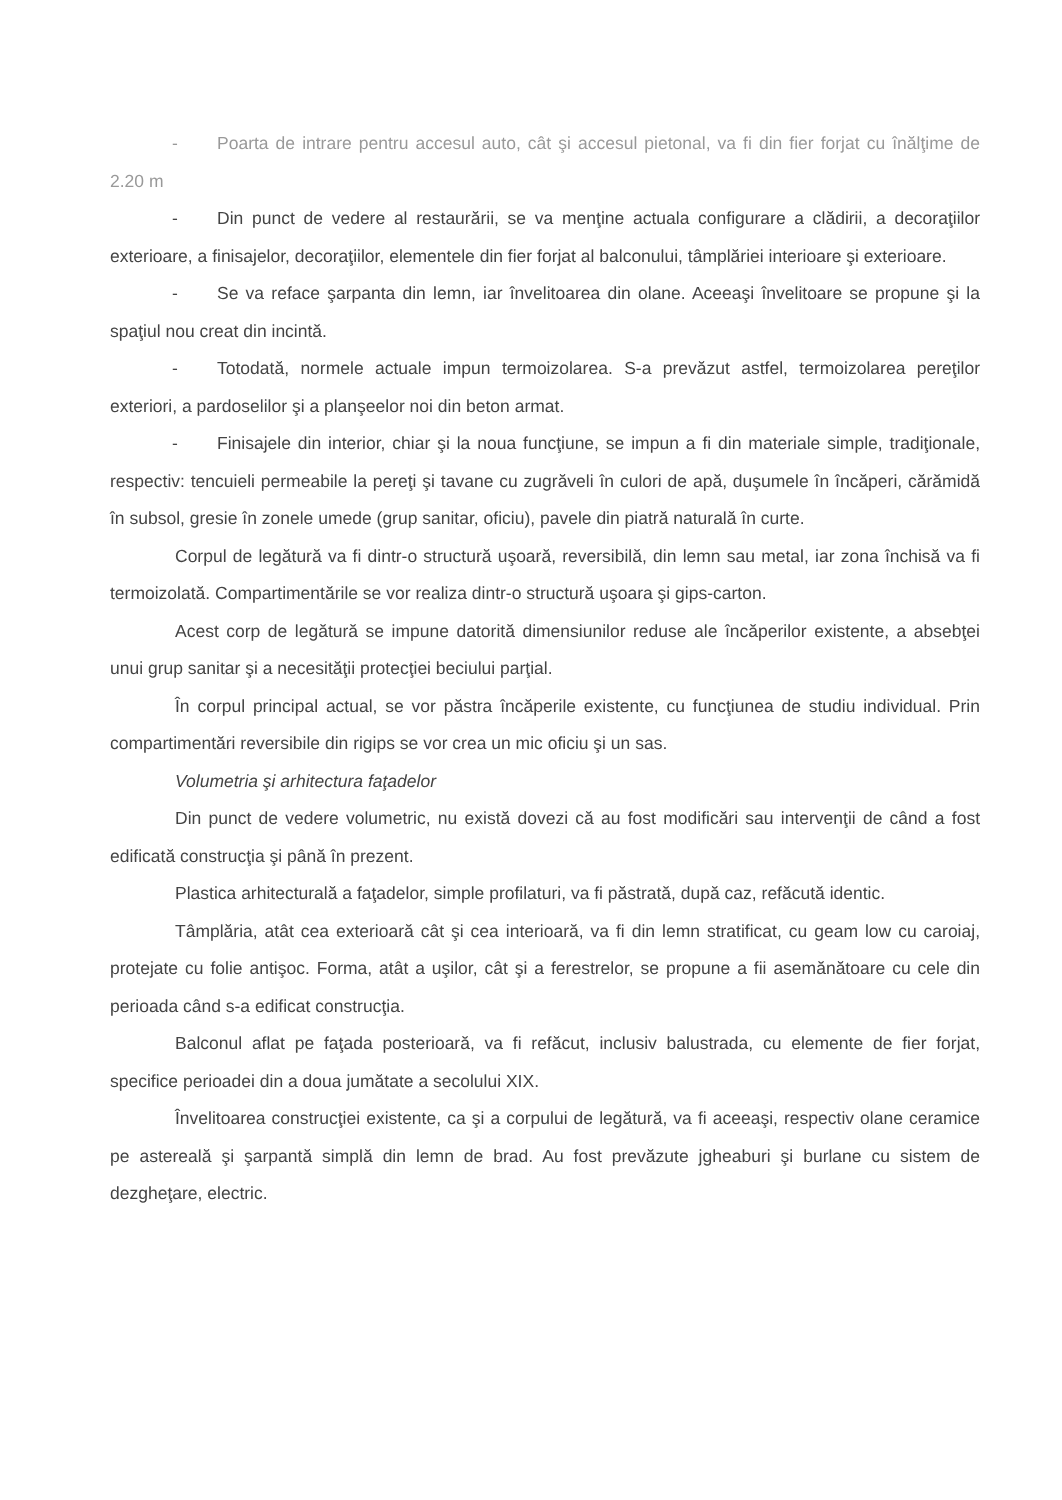- Poarta de intrare pentru accesul auto, cât şi accesul pietonal, va fi din fier forjat cu înălţime de 2.20 m
- Din punct de vedere al restaurării, se va menţine actuala configurare a clădirii, a decoraţiilor exterioare, a finisajelor, decoraţiilor, elementele din fier forjat al balconului, tâmplăriei interioare şi exterioare.
- Se va reface şarpanta din lemn, iar învelitoarea din olane. Aceeaşi învelitoare se propune şi la spaţiul nou creat din incintă.
- Totodată, normele actuale impun termoizolarea. S-a prevăzut astfel, termoizolarea pereţilor exteriori, a pardoselilor şi a planşeelor noi din beton armat.
- Finisajele din interior, chiar şi la noua funcţiune, se impun a fi din materiale simple, tradiţionale, respectiv: tencuieli permeabile la pereţi şi tavane cu zugrăveli în culori de apă, duşumele în încăperi, cărămidă în subsol, gresie în zonele umede (grup sanitar, oficiu), pavele din piatră naturală în curte.
Corpul de legătură va fi dintr-o structură uşoară, reversibilă, din lemn sau metal, iar zona închisă va fi termoizolată. Compartimentările se vor realiza dintr-o structură uşoara şi gips-carton.
Acest corp de legătură se impune datorită dimensiunilor reduse ale încăperilor existente, a absebţei unui grup sanitar şi a necesităţii protecţiei beciului parţial.
În corpul principal actual, se vor păstra încăperile existente, cu funcţiunea de studiu individual. Prin compartimentări reversibile din rigips se vor crea un mic oficiu şi un sas.
Volumetria şi arhitectura faţadelor
Din punct de vedere volumetric, nu există dovezi că au fost modificări sau intervenţii de când a fost edificată construcţia şi până în prezent.
Plastica arhitecturală a faţadelor, simple profilaturi, va fi păstrată, după caz, refăcută identic.
Tâmplăria, atât cea exterioară cât şi cea interioară, va fi din lemn stratificat, cu geam low cu caroiaj, protejate cu folie antişoc. Forma, atât a uşilor, cât şi a ferestrelor, se propune a fii asemănătoare cu cele din perioada când s-a edificat construcţia.
Balconul aflat pe faţada posterioară, va fi refăcut, inclusiv balustrada, cu elemente de fier forjat, specifice perioadei din a doua jumătate a secolului XIX.
Învelitoarea construcţiei existente, ca şi a corpului de legătură, va fi aceeaşi, respectiv olane ceramice pe astereală şi şarpantă simplă din lemn de brad. Au fost prevăzute jgheaburi şi burlane cu sistem de dezgheţare, electric.